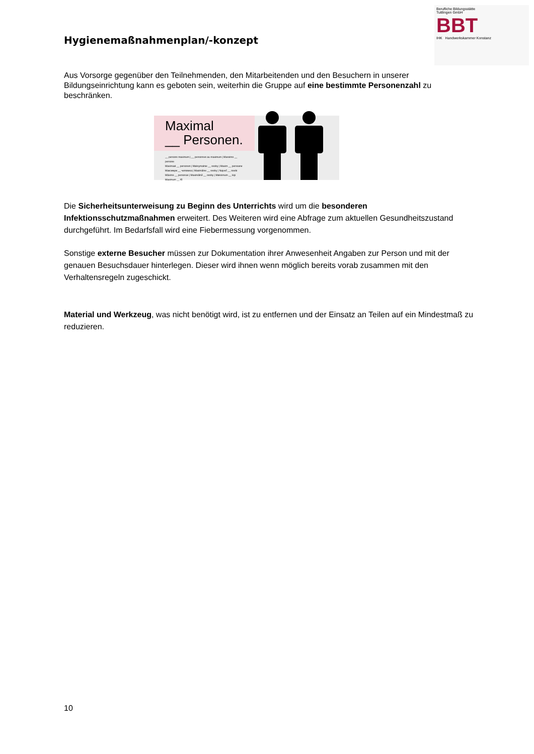Hygienemaßnahmenplan/-konzept
Berufliche Bildungsstätte
Tuttlingen GmbH
BBT
IHK Handwerkskammer Konstanz
Aus Vorsorge gegenüber den Teilnehmenden, den Mitarbeitenden und den Besuchern in unserer Bildungseinrichtung kann es geboten sein, weiterhin die Gruppe auf eine bestimmte Personenzahl zu beschränken.
Maximal
__ Personen.
__ persons maximum | __ personnes au maximum | Massimo __ persone
Maximaal __ personen | Maksymalnie __ osoby | Maxim __ persoane
Максимум __ человека | Maximálne __ osoby | Največ __ osebi
Máximo __ personas | Maximálně __ osoby | Maksimum __ kişi
Maximum __ fő
Die Sicherheitsunterweisung zu Beginn des Unterrichts wird um die besonderen Infektionsschutzmaßnahmen erweitert. Des Weiteren wird eine Abfrage zum aktuellen Gesundheitszustand durchgeführt. Im Bedarfsfall wird eine Fiebermessung vorgenommen.
Sonstige externe Besucher müssen zur Dokumentation ihrer Anwesenheit Angaben zur Person und mit der genauen Besuchsdauer hinterlegen. Dieser wird ihnen wenn möglich bereits vorab zusammen mit den Verhaltensregeln zugeschickt.
Material und Werkzeug, was nicht benötigt wird, ist zu entfernen und der Einsatz an Teilen auf ein Mindestmaß zu reduzieren.
10